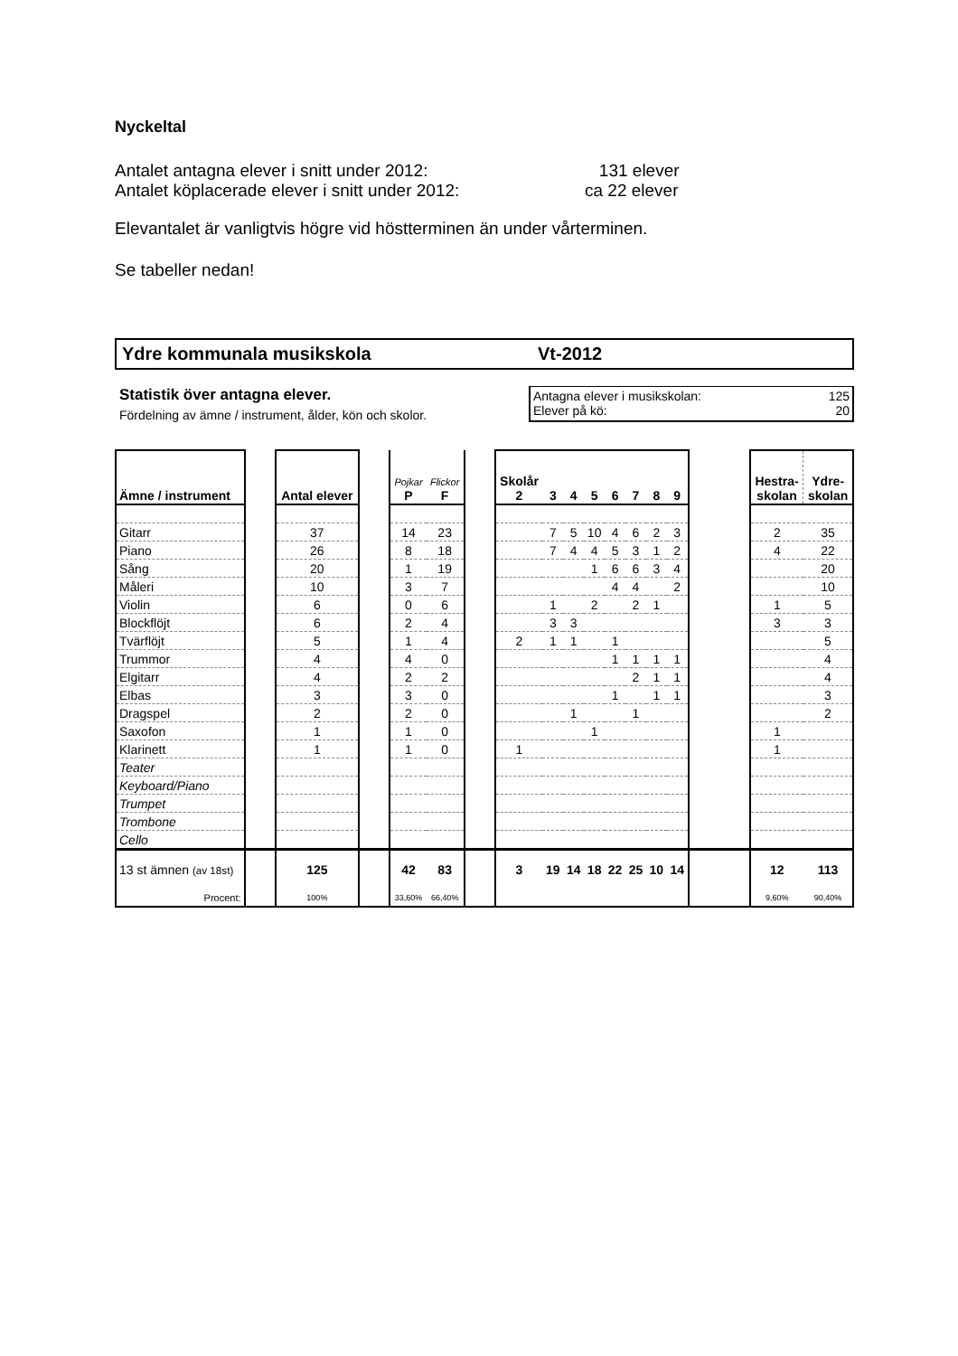Nyckeltal
Antalet antagna elever i snitt under 2012: 131 elever
Antalet köplacerade elever i snitt under 2012: ca 22 elever
Elevantalet är vanligtvis högre vid höstterminen än under vårterminen.
Se tabeller nedan!
Ydre kommunala musikskola Vt-2012
Statistik över antagna elever.
Fördelning av ämne / instrument, ålder, kön och skolor.
Antagna elever i musikskolan: 125
Elever på kö: 20
| Ämne / instrument | | Antal elever | | Pojkar P | Flickor F | | Skolår 2 | 3 | 4 | 5 | 6 | 7 | 8 | 9 | | Hestra- skolan | Ydre- skolan |
| --- | --- | --- | --- | --- | --- | --- | --- | --- | --- | --- | --- | --- | --- | --- | --- | --- | --- |
| Gitarr | | 37 | | 14 | 23 | | | 7 | 5 | 10 | 4 | 6 | 2 | 3 | | 2 | 35 |
| Piano | | 26 | | 8 | 18 | | | 7 | 4 | 4 | 5 | 3 | 1 | 2 | | 4 | 22 |
| Sång | | 20 | | 1 | 19 | | | | | 1 | 6 | 6 | 3 | 4 | | | 20 |
| Måleri | | 10 | | 3 | 7 | | | | | | 4 | 4 | | 2 | | | 10 |
| Violin | | 6 | | 0 | 6 | | | 1 | | 2 | | 2 | 1 | | | 1 | 5 |
| Blockflöjt | | 6 | | 2 | 4 | | | 3 | 3 | | | | | | | 3 | 3 |
| Tvärflöjt | | 5 | | 1 | 4 | | 2 | 1 | 1 | | 1 | | | | | | 5 |
| Trummor | | 4 | | 4 | 0 | | | | | | 1 | 1 | 1 | 1 | | | 4 |
| Elgitarr | | 4 | | 2 | 2 | | | | | | | 2 | 1 | 1 | | | 4 |
| Elbas | | 3 | | 3 | 0 | | | | | | 1 | | 1 | 1 | | | 3 |
| Dragspel | | 2 | | 2 | 0 | | | | 1 | | | 1 | | | | | 2 |
| Saxofon | | 1 | | 1 | 0 | | | | | 1 | | | | | | 1 | |
| Klarinett | | 1 | | 1 | 0 | | 1 | | | | | | | | | 1 | |
| Teater | | | | | | | | | | | | | | | | | |
| Keyboard/Piano | | | | | | | | | | | | | | | | | |
| Trumpet | | | | | | | | | | | | | | | | | |
| Trombone | | | | | | | | | | | | | | | | | |
| Cello | | | | | | | | | | | | | | | | | |
| 13 st ämnen (av 18st) | | 125 | | 42 | 83 | | 3 | 19 | 14 | 18 | 22 | 25 | 10 | 14 | | 12 | 113 |
| Procent: | | 100% | | 33,60% | 66,40% | | | | | | | | | | | 9,60% | 90,40% |